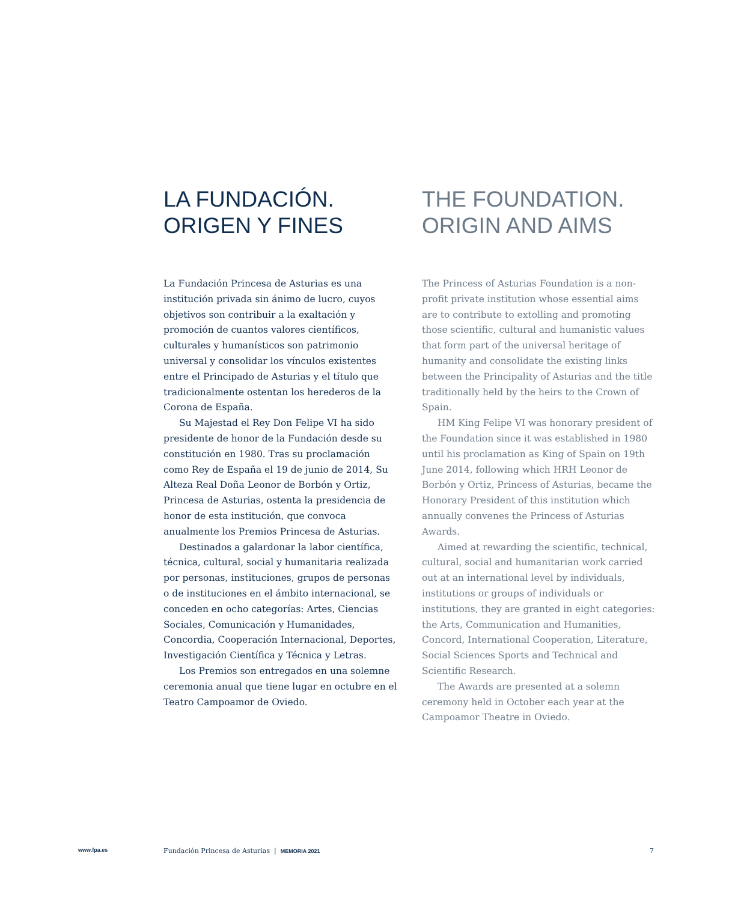LA FUNDACIÓN.
ORIGEN Y FINES
La Fundación Princesa de Asturias es una institución privada sin ánimo de lucro, cuyos objetivos son contribuir a la exaltación y promoción de cuantos valores científicos, culturales y humanísticos son patrimonio universal y consolidar los vínculos existentes entre el Principado de Asturias y el título que tradicionalmente ostentan los herederos de la Corona de España.
Su Majestad el Rey Don Felipe VI ha sido presidente de honor de la Fundación desde su constitución en 1980. Tras su proclamación como Rey de España el 19 de junio de 2014, Su Alteza Real Doña Leonor de Borbón y Ortiz, Princesa de Asturias, ostenta la presidencia de honor de esta institución, que convoca anualmente los Premios Princesa de Asturias.
Destinados a galardonar la labor científica, técnica, cultural, social y humanitaria realizada por personas, instituciones, grupos de personas o de instituciones en el ámbito internacional, se conceden en ocho categorías: Artes, Ciencias Sociales, Comunicación y Humanidades, Concordia, Cooperación Internacional, Deportes, Investigación Científica y Técnica y Letras.
Los Premios son entregados en una solemne ceremonia anual que tiene lugar en octubre en el Teatro Campoamor de Oviedo.
THE FOUNDATION.
ORIGIN AND AIMS
The Princess of Asturias Foundation is a non-profit private institution whose essential aims are to contribute to extolling and promoting those scientific, cultural and humanistic values that form part of the universal heritage of humanity and consolidate the existing links between the Principality of Asturias and the title traditionally held by the heirs to the Crown of Spain.
HM King Felipe VI was honorary president of the Foundation since it was established in 1980 until his proclamation as King of Spain on 19th June 2014, following which HRH Leonor de Borbón y Ortiz, Princess of Asturias, became the Honorary President of this institution which annually convenes the Princess of Asturias Awards.
Aimed at rewarding the scientific, technical, cultural, social and humanitarian work carried out at an international level by individuals, institutions or groups of individuals or institutions, they are granted in eight categories: the Arts, Communication and Humanities, Concord, International Cooperation, Literature, Social Sciences Sports and Technical and Scientific Research.
The Awards are presented at a solemn ceremony held in October each year at the Campoamor Theatre in Oviedo.
www.fpa.es Fundación Princesa de Asturias | MEMORIA 2021 7